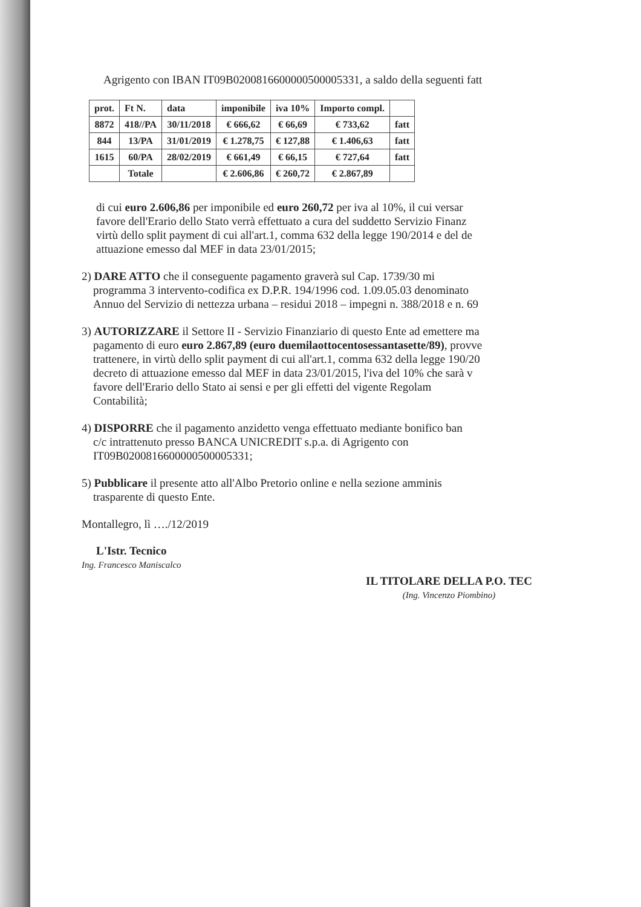Agrigento con IBAN IT09B0200816600000500005331, a saldo della seguenti fatt
| prot. | Ft N. | data | imponibile | iva 10% | Importo compl. | |
| --- | --- | --- | --- | --- | --- | --- |
| 8872 | 418//PA | 30/11/2018 | € 666,62 | € 66,69 | € 733,62 | fatt |
| 844 | 13/PA | 31/01/2019 | € 1.278,75 | € 127,88 | € 1.406,63 | fatt |
| 1615 | 60/PA | 28/02/2019 | € 661,49 | € 66,15 | € 727,64 | fatt |
| | Totale | | € 2.606,86 | € 260,72 | € 2.867,89 | |
di cui euro 2.606,86 per imponibile ed euro 260,72 per iva al 10%, il cui versar
favore dell'Erario dello Stato verrà effettuato a cura del suddetto Servizio Finanz
virtù dello split payment di cui all'art.1, comma 632 della legge 190/2014 e del de
attuazione emesso dal MEF in data 23/01/2015;
2) DARE ATTO che il conseguente pagamento graverà sul Cap. 1739/30 mi
programma 3 intervento-codifica ex D.P.R. 194/1996 cod. 1.09.05.03 denominato
Annuo del Servizio di nettezza urbana – residui 2018 – impegni n. 388/2018 e n. 69
3) AUTORIZZARE il Settore II - Servizio Finanziario di questo Ente ad emettere ma
pagamento di euro euro 2.867,89 (euro duemilaottocentosessantasette/89), provve
trattenere, in virtù dello split payment di cui all'art.1, comma 632 della legge 190/20
decreto di attuazione emesso dal MEF in data 23/01/2015, l'iva del 10% che sarà v
favore dell'Erario dello Stato ai sensi e per gli effetti del vigente Regolam
Contabilità;
4) DISPORRE che il pagamento anzidetto venga effettuato mediante bonifico ban
c/c intrattenuto presso BANCA UNICREDIT s.p.a. di Agrigento con
IT09B0200816600000500005331;
5) Pubblicare il presente atto all'Albo Pretorio online e nella sezione amminis
trasparente di questo Ente.
Montallegro, lì …./12/2019
L'Istr. Tecnico
Ing. Francesco Maniscalco
IL TITOLARE DELLA P.O. TEC
(Ing. Vincenzo Piombino)